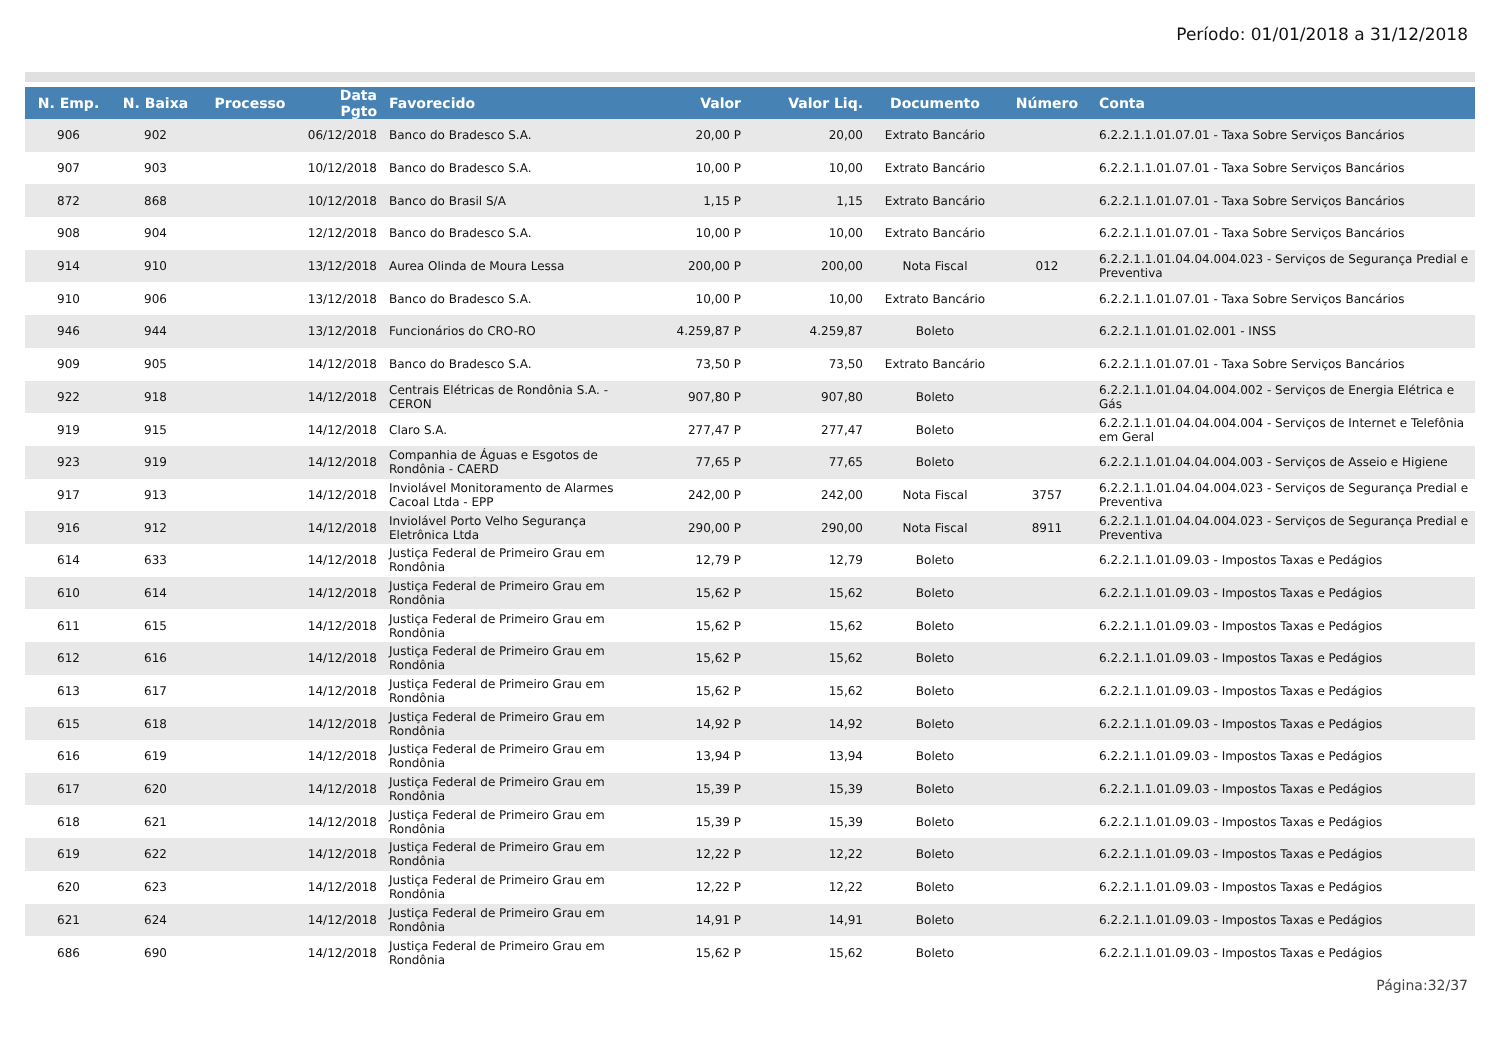Período: 01/01/2018 a 31/12/2018
| N. Emp. | N. Baixa | Processo | Data Pgto | Favorecido | Valor | Valor Liq. | Documento | Número | Conta |
| --- | --- | --- | --- | --- | --- | --- | --- | --- | --- |
| 906 | 902 | | 06/12/2018 | Banco do Bradesco S.A. | 20,00 P | 20,00 | Extrato Bancário | | 6.2.2.1.1.01.07.01 - Taxa Sobre Serviços Bancários |
| 907 | 903 | | 10/12/2018 | Banco do Bradesco S.A. | 10,00 P | 10,00 | Extrato Bancário | | 6.2.2.1.1.01.07.01 - Taxa Sobre Serviços Bancários |
| 872 | 868 | | 10/12/2018 | Banco do Brasil S/A | 1,15 P | 1,15 | Extrato Bancário | | 6.2.2.1.1.01.07.01 - Taxa Sobre Serviços Bancários |
| 908 | 904 | | 12/12/2018 | Banco do Bradesco S.A. | 10,00 P | 10,00 | Extrato Bancário | | 6.2.2.1.1.01.07.01 - Taxa Sobre Serviços Bancários |
| 914 | 910 | | 13/12/2018 | Aurea Olinda de Moura Lessa | 200,00 P | 200,00 | Nota Fiscal | 012 | 6.2.2.1.1.01.04.04.004.023 - Serviços de Segurança Predial e Preventiva |
| 910 | 906 | | 13/12/2018 | Banco do Bradesco S.A. | 10,00 P | 10,00 | Extrato Bancário | | 6.2.2.1.1.01.07.01 - Taxa Sobre Serviços Bancários |
| 946 | 944 | | 13/12/2018 | Funcionários do CRO-RO | 4.259,87 P | 4.259,87 | Boleto | | 6.2.2.1.1.01.01.02.001 - INSS |
| 909 | 905 | | 14/12/2018 | Banco do Bradesco S.A. | 73,50 P | 73,50 | Extrato Bancário | | 6.2.2.1.1.01.07.01 - Taxa Sobre Serviços Bancários |
| 922 | 918 | | 14/12/2018 | Centrais Elétricas de Rondônia S.A. - CERON | 907,80 P | 907,80 | Boleto | | 6.2.2.1.1.01.04.04.004.002 - Serviços de Energia Elétrica e Gás |
| 919 | 915 | | 14/12/2018 | Claro S.A. | 277,47 P | 277,47 | Boleto | | 6.2.2.1.1.01.04.04.004.004 - Serviços de Internet e Telefônia em Geral |
| 923 | 919 | | 14/12/2018 | Companhia de Águas e Esgotos de Rondônia - CAERD | 77,65 P | 77,65 | Boleto | | 6.2.2.1.1.01.04.04.004.003 - Serviços de Asseio e Higiene |
| 917 | 913 | | 14/12/2018 | Inviolável Monitoramento de Alarmes Cacoal Ltda - EPP | 242,00 P | 242,00 | Nota Fiscal | 3757 | 6.2.2.1.1.01.04.04.004.023 - Serviços de Segurança Predial e Preventiva |
| 916 | 912 | | 14/12/2018 | Inviolável Porto Velho Segurança Eletrônica Ltda | 290,00 P | 290,00 | Nota Fiscal | 8911 | 6.2.2.1.1.01.04.04.004.023 - Serviços de Segurança Predial e Preventiva |
| 614 | 633 | | 14/12/2018 | Justiça Federal de Primeiro Grau em Rondônia | 12,79 P | 12,79 | Boleto | | 6.2.2.1.1.01.09.03 - Impostos Taxas e Pedágios |
| 610 | 614 | | 14/12/2018 | Justiça Federal de Primeiro Grau em Rondônia | 15,62 P | 15,62 | Boleto | | 6.2.2.1.1.01.09.03 - Impostos Taxas e Pedágios |
| 611 | 615 | | 14/12/2018 | Justiça Federal de Primeiro Grau em Rondônia | 15,62 P | 15,62 | Boleto | | 6.2.2.1.1.01.09.03 - Impostos Taxas e Pedágios |
| 612 | 616 | | 14/12/2018 | Justiça Federal de Primeiro Grau em Rondônia | 15,62 P | 15,62 | Boleto | | 6.2.2.1.1.01.09.03 - Impostos Taxas e Pedágios |
| 613 | 617 | | 14/12/2018 | Justiça Federal de Primeiro Grau em Rondônia | 15,62 P | 15,62 | Boleto | | 6.2.2.1.1.01.09.03 - Impostos Taxas e Pedágios |
| 615 | 618 | | 14/12/2018 | Justiça Federal de Primeiro Grau em Rondônia | 14,92 P | 14,92 | Boleto | | 6.2.2.1.1.01.09.03 - Impostos Taxas e Pedágios |
| 616 | 619 | | 14/12/2018 | Justiça Federal de Primeiro Grau em Rondônia | 13,94 P | 13,94 | Boleto | | 6.2.2.1.1.01.09.03 - Impostos Taxas e Pedágios |
| 617 | 620 | | 14/12/2018 | Justiça Federal de Primeiro Grau em Rondônia | 15,39 P | 15,39 | Boleto | | 6.2.2.1.1.01.09.03 - Impostos Taxas e Pedágios |
| 618 | 621 | | 14/12/2018 | Justiça Federal de Primeiro Grau em Rondônia | 15,39 P | 15,39 | Boleto | | 6.2.2.1.1.01.09.03 - Impostos Taxas e Pedágios |
| 619 | 622 | | 14/12/2018 | Justiça Federal de Primeiro Grau em Rondônia | 12,22 P | 12,22 | Boleto | | 6.2.2.1.1.01.09.03 - Impostos Taxas e Pedágios |
| 620 | 623 | | 14/12/2018 | Justiça Federal de Primeiro Grau em Rondônia | 12,22 P | 12,22 | Boleto | | 6.2.2.1.1.01.09.03 - Impostos Taxas e Pedágios |
| 621 | 624 | | 14/12/2018 | Justiça Federal de Primeiro Grau em Rondônia | 14,91 P | 14,91 | Boleto | | 6.2.2.1.1.01.09.03 - Impostos Taxas e Pedágios |
| 686 | 690 | | 14/12/2018 | Justiça Federal de Primeiro Grau em Rondônia | 15,62 P | 15,62 | Boleto | | 6.2.2.1.1.01.09.03 - Impostos Taxas e Pedágios |
Página:32/37